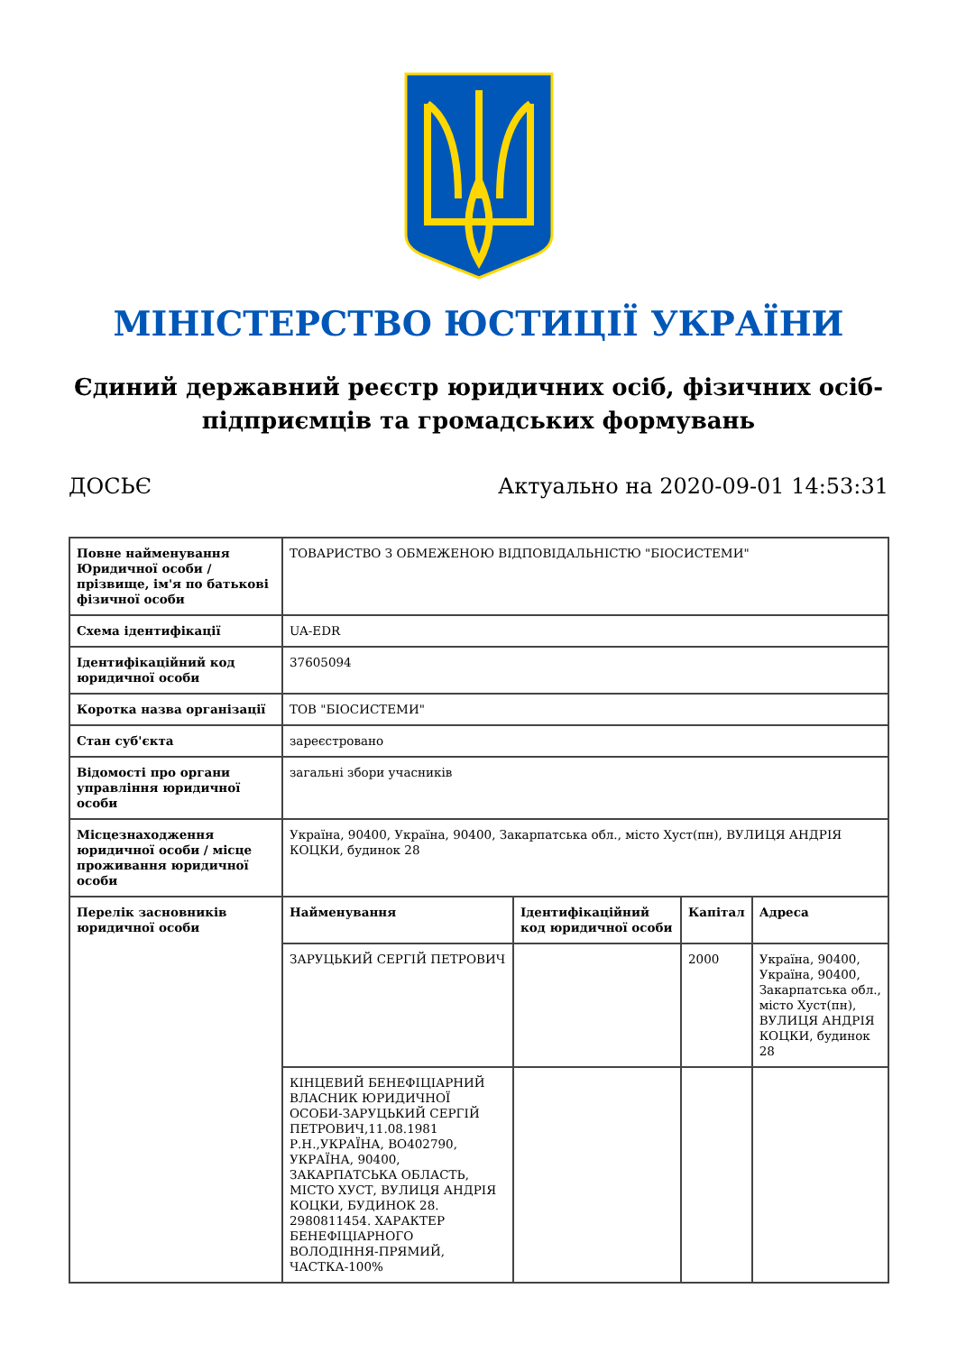МІНІСТЕРСТВО ЮСТИЦІЇ УКРАЇНИ
Єдиний державний реєстр юридичних осіб, фізичних осіб-підприємців та громадських формувань
ДОСЬЄ Актуально на 2020-09-01 14:53:31
| Повне найменування Юридичної особи / прізвище, ім'я по батькові фізичної особи | ТОВАРИСТВО З ОБМЕЖЕНОЮ ВІДПОВІДАЛЬНІСТЮ "БІОСИСТЕМИ" | | | |
| Схема ідентифікації | UA-EDR | | | |
| Ідентифікаційний код юридичної особи | 37605094 | | | |
| Коротка назва організації | ТОВ "БІОСИСТЕМИ" | | | |
| Стан суб'єкта | зареєстровано | | | |
| Відомості про органи управління юридичної особи | загальні збори учасників | | | |
| Місцезнаходження юридичної особи / місце проживання юридичної особи | Україна, 90400, Україна, 90400, Закарпатська обл., місто Хуст(пн), ВУЛИЦЯ АНДРІЯ КОЦКИ, будинок 28 | | | |
| Перелік засновників юридичної особи | Найменування | Ідентифікаційний код юридичної особи | Капітал | Адреса |
| | ЗАРУЦЬКИЙ СЕРГІЙ ПЕТРОВИЧ | | 2000 | Україна, 90400, Україна, 90400, Закарпатська обл., місто Хуст(пн), ВУЛИЦЯ АНДРІЯ КОЦКИ, будинок 28 |
| | КІНЦЕВИЙ БЕНЕФІЦІАРНИЙ ВЛАСНИК ЮРИДИЧНОЇ ОСОБИ-ЗАРУЦЬКИЙ СЕРГІЙ ПЕТРОВИЧ,11.08.1981 Р.Н.,УКРАЇНА, ВО402790, УКРАЇНА, 90400, ЗАКАРПАТСЬКА ОБЛАСТЬ, МІСТО ХУСТ, ВУЛИЦЯ АНДРІЯ КОЦКИ, БУДИНОК 28. 2980811454. ХАРАКТЕР БЕНЕФІЦІАРНОГО ВОЛОДІННЯ-ПРЯМИЙ, ЧАСТКА-100% | | | |